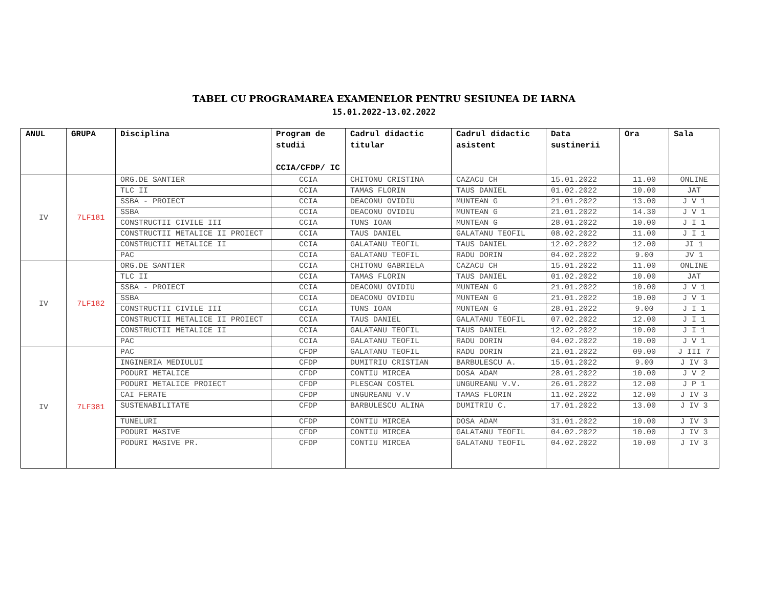TABEL CU PROGRAMAREA EXAMENELOR PENTRU SESIUNEA DE IARNA
15.01.2022-13.02.2022
| ANUL | GRUPA | Disciplina | Program de studii CCIA/CFDP/ IC | Cadrul didactic titular | Cadrul didactic asistent | Data sustinerii | Ora | Sala |
| --- | --- | --- | --- | --- | --- | --- | --- | --- |
| IV | 7LF181 | ORG.DE SANTIER | CCIA | CHITONU CRISTINA | CAZACU CH | 15.01.2022 | 11.00 | ONLINE |
| | | TLC II | CCIA | TAMAS FLORIN | TAUS DANIEL | 01.02.2022 | 10.00 | JAT |
| | | SSBA - PROIECT | CCIA | DEACONU OVIDIU | MUNTEAN G | 21.01.2022 | 13.00 | J V 1 |
| | | SSBA | CCIA | DEACONU OVIDIU | MUNTEAN G | 21.01.2022 | 14.30 | J V 1 |
| | | CONSTRUCTII CIVILE III | CCIA | TUNS IOAN | MUNTEAN G | 28.01.2022 | 10.00 | J I 1 |
| | | CONSTRUCTII METALICE II PROIECT | CCIA | TAUS DANIEL | GALATANU TEOFIL | 08.02.2022 | 11.00 | J I 1 |
| | | CONSTRUCTII METALICE II | CCIA | GALATANU TEOFIL | TAUS DANIEL | 12.02.2022 | 12.00 | JI 1 |
| | | PAC | CCIA | GALATANU TEOFIL | RADU DORIN | 04.02.2022 | 9.00 | JV 1 |
| IV | 7LF182 | ORG.DE SANTIER | CCIA | CHITONU GABRIELA | CAZACU CH | 15.01.2022 | 11.00 | ONLINE |
| | | TLC II | CCIA | TAMAS FLORIN | TAUS DANIEL | 01.02.2022 | 10.00 | JAT |
| | | SSBA - PROIECT | CCIA | DEACONU OVIDIU | MUNTEAN G | 21.01.2022 | 10.00 | J V 1 |
| | | SSBA | CCIA | DEACONU OVIDIU | MUNTEAN G | 21.01.2022 | 10.00 | J V 1 |
| | | CONSTRUCTII CIVILE III | CCIA | TUNS IOAN | MUNTEAN G | 28.01.2022 | 9.00 | J I 1 |
| | | CONSTRUCTII METALICE II PROIECT | CCIA | TAUS DANIEL | GALATANU TEOFIL | 07.02.2022 | 12.00 | J I 1 |
| | | CONSTRUCTII METALICE II | CCIA | GALATANU TEOFIL | TAUS DANIEL | 12.02.2022 | 10.00 | J I 1 |
| | | PAC | CCIA | GALATANU TEOFIL | RADU DORIN | 04.02.2022 | 10.00 | J V 1 |
| IV | 7LF381 | PAC | CFDP | GALATANU TEOFIL | RADU DORIN | 21.01.2022 | 09.00 | J III 7 |
| | | INGINERIA MEDIULUI | CFDP | DUMITRIU CRISTIAN | BARBULESCU A. | 15.01.2022 | 9.00 | J IV 3 |
| | | PODURI METALICE | CFDP | CONTIU MIRCEA | DOSA ADAM | 28.01.2022 | 10.00 | J V 2 |
| | | PODURI METALICE PROIECT | CFDP | PLESCAN COSTEL | UNGUREANU V.V. | 26.01.2022 | 12.00 | J P 1 |
| | | CAI FERATE | CFDP | UNGUREANU V.V | TAMAS FLORIN | 11.02.2022 | 12.00 | J IV 3 |
| | | SUSTENABILITATE | CFDP | BARBULESCU ALINA | DUMITRIU C. | 17.01.2022 | 13.00 | J IV 3 |
| | | TUNELURI | CFDP | CONTIU MIRCEA | DOSA ADAM | 31.01.2022 | 10.00 | J IV 3 |
| | | PODURI MASIVE | CFDP | CONTIU MIRCEA | GALATANU TEOFIL | 04.02.2022 | 10.00 | J IV 3 |
| | | PODURI MASIVE PR. | CFDP | CONTIU MIRCEA | GALATANU TEOFIL | 04.02.2022 | 10.00 | J IV 3 |